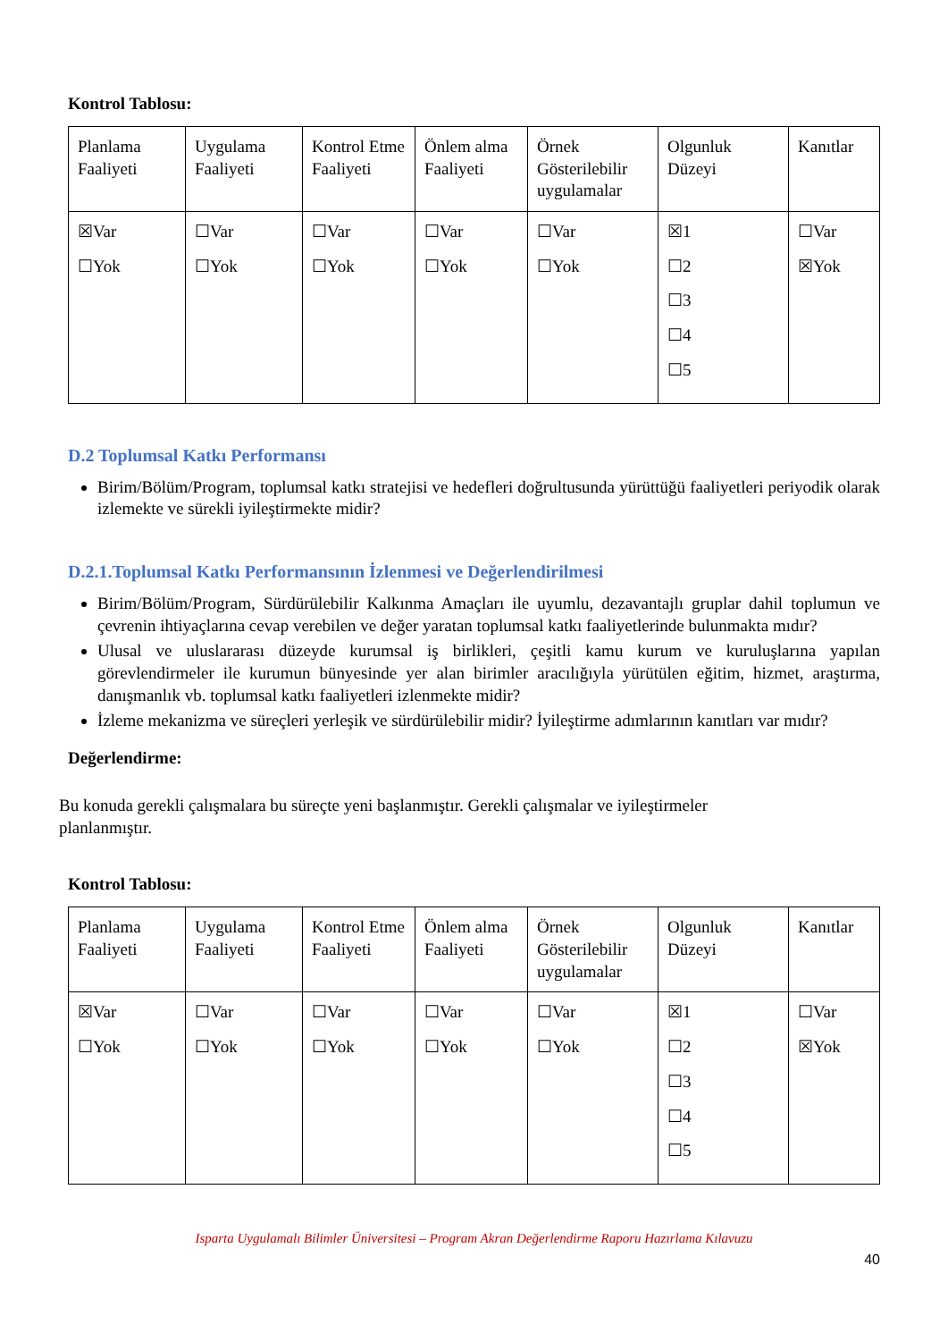Kontrol Tablosu:
| Planlama Faaliyeti | Uygulama Faaliyeti | Kontrol Etme Faaliyeti | Önlem alma Faaliyeti | Örnek Gösterilebilir uygulamalar | Olgunluk Düzeyi | Kanıtlar |
| ☒Var ☐Yok | ☐Var ☐Yok | ☐Var ☐Yok | ☐Var ☐Yok | ☐Var ☐Yok | ☒1 ☐2 ☐3 ☐4 ☐5 | ☐Var ☒Yok |
D.2 Toplumsal Katkı Performansı
Birim/Bölüm/Program, toplumsal katkı stratejisi ve hedefleri doğrultusunda yürüttüğü faaliyetleri periyodik olarak izlemekte ve sürekli iyileştirmekte midir?
D.2.1.Toplumsal Katkı Performansının İzlenmesi ve Değerlendirilmesi
Birim/Bölüm/Program, Sürdürülebilir Kalkınma Amaçları ile uyumlu, dezavantajlı gruplar dahil toplumun ve çevrenin ihtiyaçlarına cevap verebilen ve değer yaratan toplumsal katkı faaliyetlerinde bulunmakta mıdır?
Ulusal ve uluslararası düzeyde kurumsal iş birlikleri, çeşitli kamu kurum ve kuruluşlarına yapılan görevlendirmeler ile kurumun bünyesinde yer alan birimler aracılığıyla yürütülen eğitim, hizmet, araştırma, danışmanlık vb. toplumsal katkı faaliyetleri izlenmekte midir?
İzleme mekanizma ve süreçleri yerleşik ve sürdürülebilir midir? İyileştirme adımlarının kanıtları var mıdır?
Değerlendirme:
Bu konuda gerekli çalışmalara bu süreçte yeni başlanmıştır. Gerekli çalışmalar ve iyileştirmeler
planlanmıştır.
Kontrol Tablosu:
| Planlama Faaliyeti | Uygulama Faaliyeti | Kontrol Etme Faaliyeti | Önlem alma Faaliyeti | Örnek Gösterilebilir uygulamalar | Olgunluk Düzeyi | Kanıtlar |
| ☒Var ☐Yok | ☐Var ☐Yok | ☐Var ☐Yok | ☐Var ☐Yok | ☐Var ☐Yok | ☒1 ☐2 ☐3 ☐4 ☐5 | ☐Var ☒Yok |
Isparta Uygulamalı Bilimler Üniversitesi – Program Akran Değerlendirme Raporu Hazırlama Kılavuzu
40